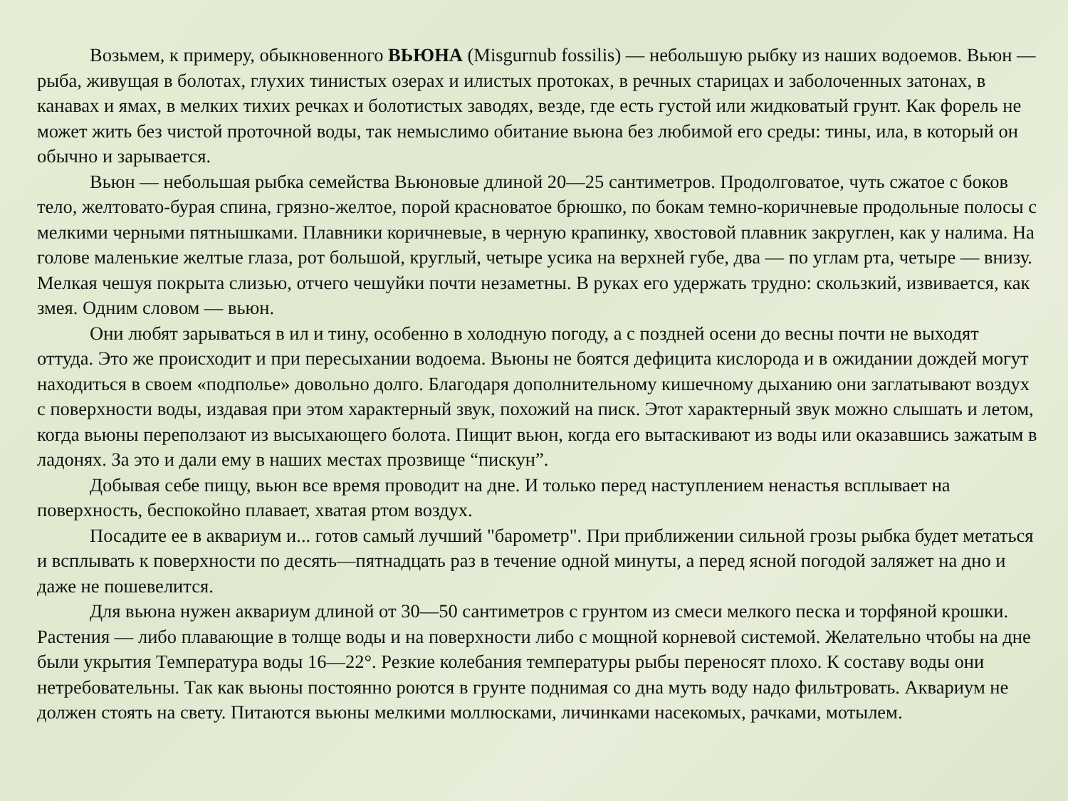Возьмем, к примеру, обыкновенного ВЬЮНА (Misgurnub fossilis) — небольшую рыбку из наших водоемов. Вьюн — рыба, живущая в болотах, глухих тинистых озерах и илистых протоках, в речных старицах и заболоченных затонах, в канавах и ямах, в мелких тихих речках и болотистых заводях, везде, где есть густой или жидковатый грунт. Как форель не может жить без чистой проточной воды, так немыслимо обитание вьюна без любимой его среды: тины, ила, в который он обычно и зарывается.
Вьюн — небольшая рыбка семейства Вьюновые длиной 20—25 сантиметров. Продолговатое, чуть сжатое с боков тело, желтовато-бурая спина, грязно-желтое, порой красноватое брюшко, по бокам темно-коричневые продольные полосы с мелкими черными пятнышками. Плавники коричневые, в черную крапинку, хвостовой плавник закруглен, как у налима. На голове маленькие желтые глаза, рот большой, круглый, четыре усика на верхней губе, два — по углам рта, четыре — внизу. Мелкая чешуя покрыта слизью, отчего чешуйки почти незаметны. В руках его удержать трудно: скользкий, извивается, как змея. Одним словом — вьюн.
Они любят зарываться в ил и тину, особенно в холодную погоду, а с поздней осени до весны почти не выходят оттуда. Это же происходит и при пересыхании водоема. Вьюны не боятся дефицита кислорода и в ожидании дождей могут находиться в своем «подполье» довольно долго. Благодаря дополнительному кишечному дыханию они заглатывают воздух с поверхности воды, издавая при этом характерный звук, похожий на писк. Этот характерный звук можно слышать и летом, когда вьюны переползают из высыхающего болота. Пищит вьюн, когда его вытаскивают из воды или оказавшись зажатым в ладонях. За это и дали ему в наших местах прозвище “пискун”.
Добывая себе пищу, вьюн все время проводит на дне. И только перед наступлением ненастья всплывает на поверхность, беспокойно плавает, хватая ртом воздух.
Посадите ее в аквариум и... готов самый лучший "барометр". При приближении сильной грозы рыбка будет метаться и всплывать к поверхности по десять—пятнадцать раз в течение одной минуты, а перед ясной погодой заляжет на дно и даже не пошевелится.
Для вьюна нужен аквариум длиной от 30—50 сантиметров с грунтом из смеси мелкого песка и торфяной крошки. Растения — либо плавающие в толще воды и на поверхности либо с мощной корневой системой. Желательно чтобы на дне были укрытия Температура воды 16—22°. Резкие колебания температуры рыбы переносят плохо. К составу воды они нетребовательны. Так как вьюны постоянно роются в грунте поднимая со дна муть воду надо фильтровать. Аквариум не должен стоять на свету. Питаются вьюны мелкими моллюсками, личинками насекомых, рачками, мотылем.